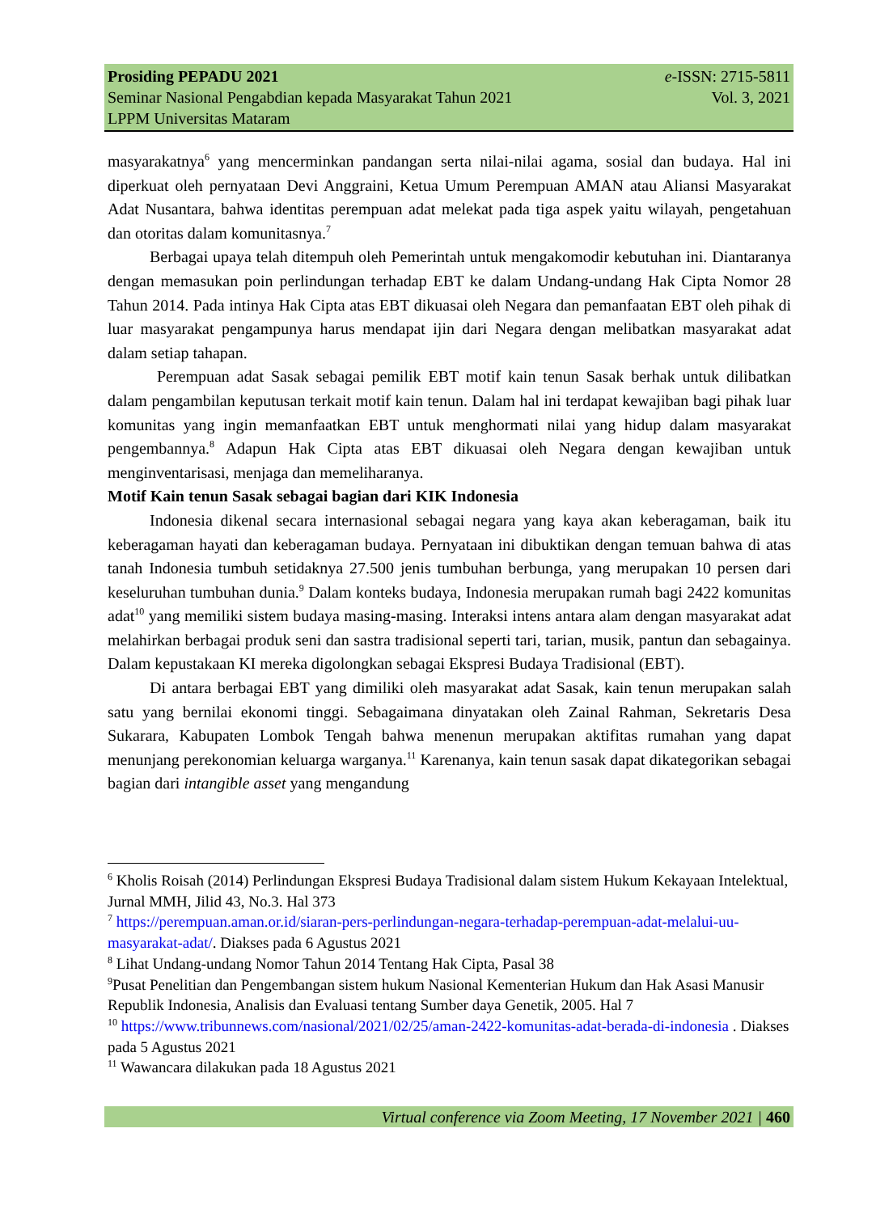Prosiding PEPADU 2021 e-ISSN: 2715-5811
Seminar Nasional Pengabdian kepada Masyarakat Tahun 2021 Vol. 3, 2021
LPPM Universitas Mataram
masyarakatnya<sup>6</sup> yang mencerminkan pandangan serta nilai-nilai agama, sosial dan budaya. Hal ini diperkuat oleh pernyataan Devi Anggraini, Ketua Umum Perempuan AMAN atau Aliansi Masyarakat Adat Nusantara, bahwa identitas perempuan adat melekat pada tiga aspek yaitu wilayah, pengetahuan dan otoritas dalam komunitasnya.<sup>7</sup>
Berbagai upaya telah ditempuh oleh Pemerintah untuk mengakomodir kebutuhan ini. Diantaranya dengan memasukan poin perlindungan terhadap EBT ke dalam Undang-undang Hak Cipta Nomor 28 Tahun 2014. Pada intinya Hak Cipta atas EBT dikuasai oleh Negara dan pemanfaatan EBT oleh pihak di luar masyarakat pengampunya harus mendapat ijin dari Negara dengan melibatkan masyarakat adat dalam setiap tahapan.
Perempuan adat Sasak sebagai pemilik EBT motif kain tenun Sasak berhak untuk dilibatkan dalam pengambilan keputusan terkait motif kain tenun. Dalam hal ini terdapat kewajiban bagi pihak luar komunitas yang ingin memanfaatkan EBT untuk menghormati nilai yang hidup dalam masyarakat pengembannya.<sup>8</sup> Adapun Hak Cipta atas EBT dikuasai oleh Negara dengan kewajiban untuk menginventarisasi, menjaga dan memeliharanya.
Motif Kain tenun Sasak sebagai bagian dari KIK Indonesia
Indonesia dikenal secara internasional sebagai negara yang kaya akan keberagaman, baik itu keberagaman hayati dan keberagaman budaya. Pernyataan ini dibuktikan dengan temuan bahwa di atas tanah Indonesia tumbuh setidaknya 27.500 jenis tumbuhan berbunga, yang merupakan 10 persen dari keseluruhan tumbuhan dunia.<sup>9</sup> Dalam konteks budaya, Indonesia merupakan rumah bagi 2422 komunitas adat<sup>10</sup> yang memiliki sistem budaya masing-masing. Interaksi intens antara alam dengan masyarakat adat melahirkan berbagai produk seni dan sastra tradisional seperti tari, tarian, musik, pantun dan sebagainya. Dalam kepustakaan KI mereka digolongkan sebagai Ekspresi Budaya Tradisional (EBT).
Di antara berbagai EBT yang dimiliki oleh masyarakat adat Sasak, kain tenun merupakan salah satu yang bernilai ekonomi tinggi. Sebagaimana dinyatakan oleh Zainal Rahman, Sekretaris Desa Sukarara, Kabupaten Lombok Tengah bahwa menenun merupakan aktifitas rumahan yang dapat menunjang perekonomian keluarga warganya.<sup>11</sup> Karenanya, kain tenun sasak dapat dikategorikan sebagai bagian dari intangible asset yang mengandung
<sup>6</sup> Kholis Roisah (2014) Perlindungan Ekspresi Budaya Tradisional dalam sistem Hukum Kekayaan Intelektual, Jurnal MMH, Jilid 43, No.3. Hal 373
<sup>7</sup> https://perempuan.aman.or.id/siaran-pers-perlindungan-negara-terhadap-perempuan-adat-melalui-uu-masyarakat-adat/. Diakses pada 6 Agustus 2021
<sup>8</sup> Lihat Undang-undang Nomor Tahun 2014 Tentang Hak Cipta, Pasal 38
<sup>9</sup> Pusat Penelitian dan Pengembangan sistem hukum Nasional Kementerian Hukum dan Hak Asasi Manusir Republik Indonesia, Analisis dan Evaluasi tentang Sumber daya Genetik, 2005. Hal 7
<sup>10</sup> https://www.tribunnews.com/nasional/2021/02/25/aman-2422-komunitas-adat-berada-di-indonesia . Diakses pada 5 Agustus 2021
<sup>11</sup> Wawancara dilakukan pada 18 Agustus 2021
Virtual conference via Zoom Meeting, 17 November 2021 | 460